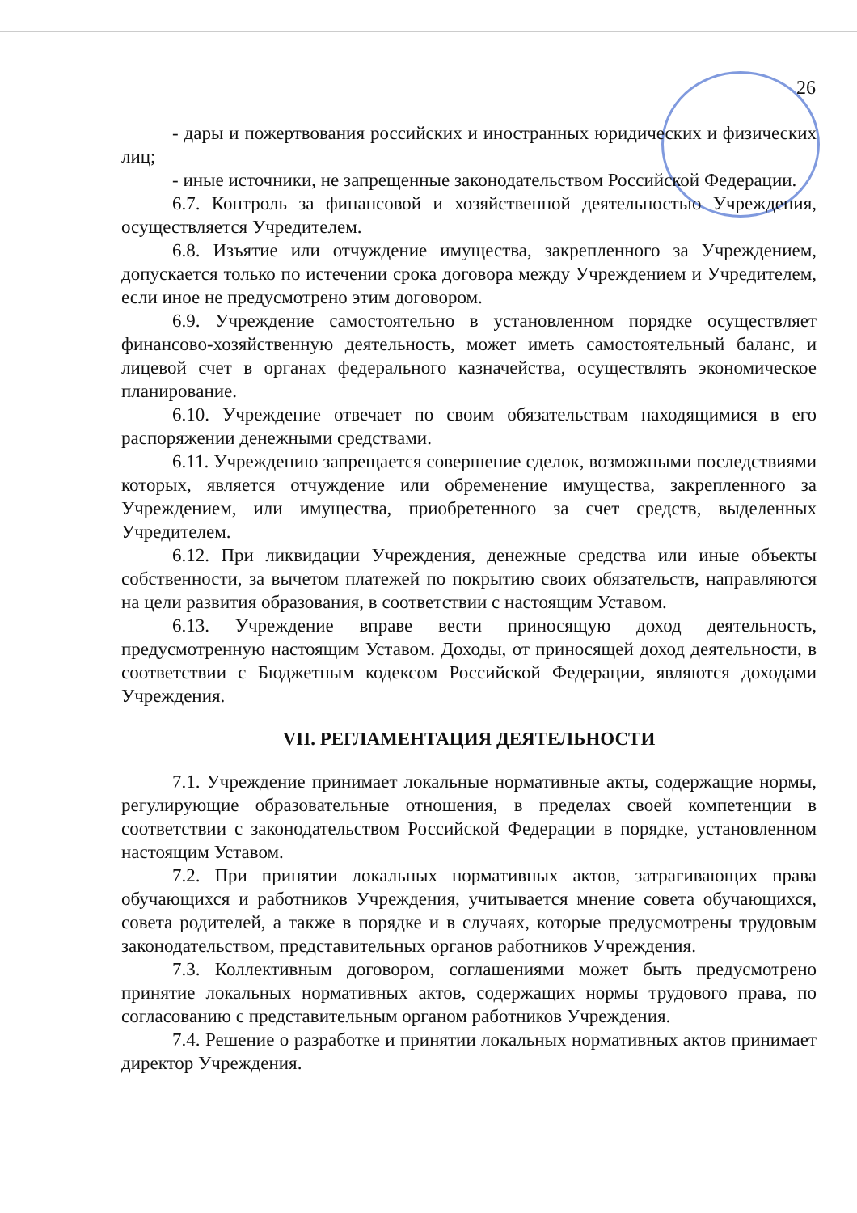26
- дары и пожертвования российских и иностранных юридических и физических лиц;
- иные источники, не запрещенные законодательством Российской Федерации.
6.7. Контроль за финансовой и хозяйственной деятельностью Учреждения, осуществляется Учредителем.
6.8. Изъятие или отчуждение имущества, закрепленного за Учреждением, допускается только по истечении срока договора между Учреждением и Учредителем, если иное не предусмотрено этим договором.
6.9. Учреждение самостоятельно в установленном порядке осуществляет финансово-хозяйственную деятельность, может иметь самостоятельный баланс, и лицевой счет в органах федерального казначейства, осуществлять экономическое планирование.
6.10. Учреждение отвечает по своим обязательствам находящимися в его распоряжении денежными средствами.
6.11. Учреждению запрещается совершение сделок, возможными последствиями которых, является отчуждение или обременение имущества, закрепленного за Учреждением, или имущества, приобретенного за счет средств, выделенных Учредителем.
6.12. При ликвидации Учреждения, денежные средства или иные объекты собственности, за вычетом платежей по покрытию своих обязательств, направляются на цели развития образования, в соответствии с настоящим Уставом.
6.13. Учреждение вправе вести приносящую доход деятельность, предусмотренную настоящим Уставом. Доходы, от приносящей доход деятельности, в соответствии с Бюджетным кодексом Российской Федерации, являются доходами Учреждения.
VII. РЕГЛАМЕНТАЦИЯ ДЕЯТЕЛЬНОСТИ
7.1. Учреждение принимает локальные нормативные акты, содержащие нормы, регулирующие образовательные отношения, в пределах своей компетенции в соответствии с законодательством Российской Федерации в порядке, установленном настоящим Уставом.
7.2. При принятии локальных нормативных актов, затрагивающих права обучающихся и работников Учреждения, учитывается мнение совета обучающихся, совета родителей, а также в порядке и в случаях, которые предусмотрены трудовым законодательством, представительных органов работников Учреждения.
7.3. Коллективным договором, соглашениями может быть предусмотрено принятие локальных нормативных актов, содержащих нормы трудового права, по согласованию с представительным органом работников Учреждения.
7.4. Решение о разработке и принятии локальных нормативных актов принимает директор Учреждения.